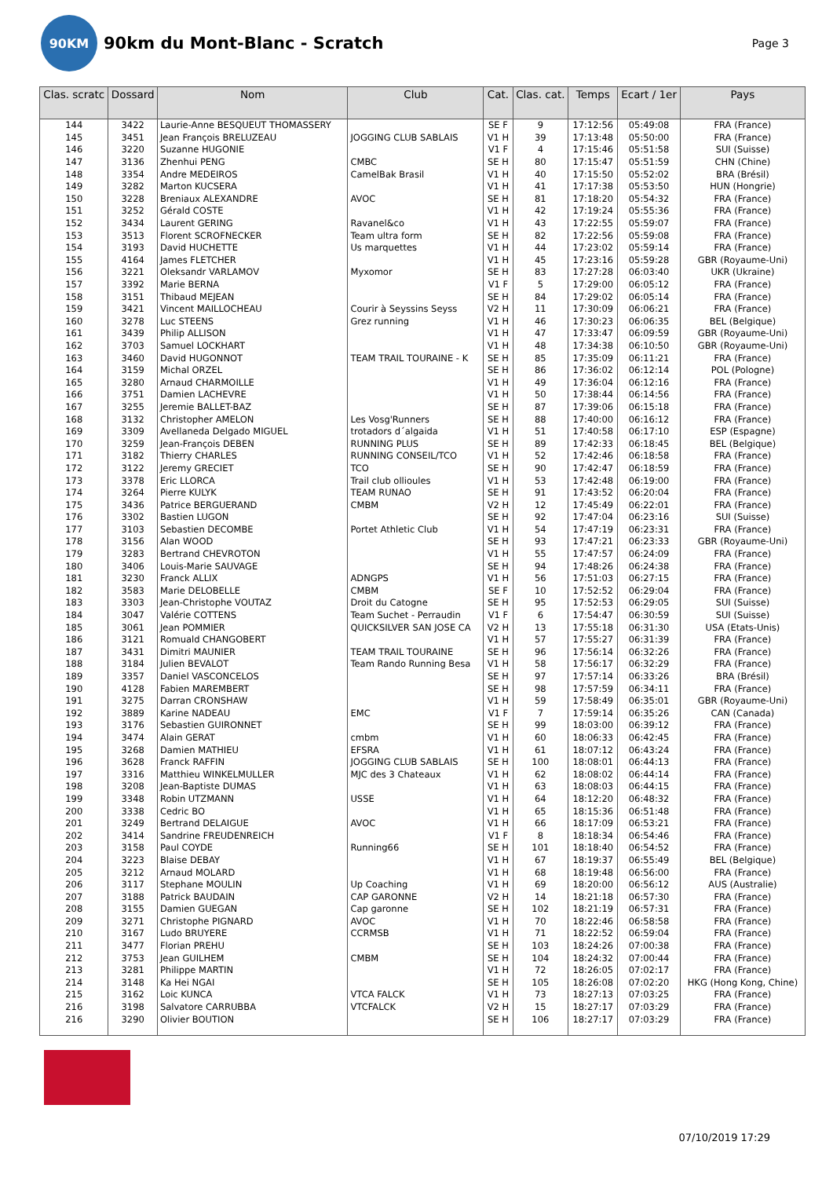90KM
90km du Mont-Blanc - Scratch
Page 3
| Clas. scratc | Dossard | Nom | Club | Cat. | Clas. cat. | Temps | Ecart / 1er | Pays |
| --- | --- | --- | --- | --- | --- | --- | --- | --- |
| 144 | 3422 | Laurie-Anne BESQUEUT THOMASSERY | | SE F | 9 | 17:12:56 | 05:49:08 | FRA (France) |
| 145 | 3451 | Jean François BRELUZEAU | JOGGING CLUB SABLAIS | V1 H | 39 | 17:13:48 | 05:50:00 | FRA (France) |
| 146 | 3220 | Suzanne HUGONIE | | V1 F | 4 | 17:15:46 | 05:51:58 | SUI (Suisse) |
| 147 | 3136 | Zhenhui PENG | CMBC | SE H | 80 | 17:15:47 | 05:51:59 | CHN (Chine) |
| 148 | 3354 | Andre MEDEIROS | CamelBak Brasil | V1 H | 40 | 17:15:50 | 05:52:02 | BRA (Brésil) |
| 149 | 3282 | Marton KUCSERA | | V1 H | 41 | 17:17:38 | 05:53:50 | HUN (Hongrie) |
| 150 | 3228 | Breniaux ALEXANDRE | AVOC | SE H | 81 | 17:18:20 | 05:54:32 | FRA (France) |
| 151 | 3252 | Gérald COSTE | | V1 H | 42 | 17:19:24 | 05:55:36 | FRA (France) |
| 152 | 3434 | Laurent GERING | Ravanel&co | V1 H | 43 | 17:22:55 | 05:59:07 | FRA (France) |
| 153 | 3513 | Florent SCROFNECKER | Team ultra form | SE H | 82 | 17:22:56 | 05:59:08 | FRA (France) |
| 154 | 3193 | David HUCHETTE | Us marquettes | V1 H | 44 | 17:23:02 | 05:59:14 | FRA (France) |
| 155 | 4164 | James FLETCHER | | V1 H | 45 | 17:23:16 | 05:59:28 | GBR (Royaume-Uni) |
| 156 | 3221 | Oleksandr VARLAMOV | Myxomor | SE H | 83 | 17:27:28 | 06:03:40 | UKR (Ukraine) |
| 157 | 3392 | Marie BERNA | | V1 F | 5 | 17:29:00 | 06:05:12 | FRA (France) |
| 158 | 3151 | Thibaud MEJEAN | | SE H | 84 | 17:29:02 | 06:05:14 | FRA (France) |
| 159 | 3421 | Vincent MAILLOCHEAU | Courir à Seyssins Seyss | V2 H | 11 | 17:30:09 | 06:06:21 | FRA (France) |
| 160 | 3278 | Luc STEENS | Grez running | V1 H | 46 | 17:30:23 | 06:06:35 | BEL (Belgique) |
| 161 | 3439 | Philip ALLISON | | V1 H | 47 | 17:33:47 | 06:09:59 | GBR (Royaume-Uni) |
| 162 | 3703 | Samuel LOCKHART | | V1 H | 48 | 17:34:38 | 06:10:50 | GBR (Royaume-Uni) |
| 163 | 3460 | David HUGONNOT | TEAM TRAIL TOURAINE - K | SE H | 85 | 17:35:09 | 06:11:21 | FRA (France) |
| 164 | 3159 | Michal ORZEL | | SE H | 86 | 17:36:02 | 06:12:14 | POL (Pologne) |
| 165 | 3280 | Arnaud CHARMOILLE | | V1 H | 49 | 17:36:04 | 06:12:16 | FRA (France) |
| 166 | 3751 | Damien LACHEVRE | | V1 H | 50 | 17:38:44 | 06:14:56 | FRA (France) |
| 167 | 3255 | Jeremie BALLET-BAZ | | SE H | 87 | 17:39:06 | 06:15:18 | FRA (France) |
| 168 | 3132 | Christopher AMELON | Les Vosg'Runners | SE H | 88 | 17:40:00 | 06:16:12 | FRA (France) |
| 169 | 3309 | Avellaneda Delgado MIGUEL | trotadors d´algaida | V1 H | 51 | 17:40:58 | 06:17:10 | ESP (Espagne) |
| 170 | 3259 | Jean-François DEBEN | RUNNING PLUS | SE H | 89 | 17:42:33 | 06:18:45 | BEL (Belgique) |
| 171 | 3182 | Thierry CHARLES | RUNNING CONSEIL/TCO | V1 H | 52 | 17:42:46 | 06:18:58 | FRA (France) |
| 172 | 3122 | Jeremy GRECIET | TCO | SE H | 90 | 17:42:47 | 06:18:59 | FRA (France) |
| 173 | 3378 | Eric LLORCA | Trail club ollioules | V1 H | 53 | 17:42:48 | 06:19:00 | FRA (France) |
| 174 | 3264 | Pierre KULYK | TEAM RUNAO | SE H | 91 | 17:43:52 | 06:20:04 | FRA (France) |
| 175 | 3436 | Patrice BERGUERAND | CMBM | V2 H | 12 | 17:45:49 | 06:22:01 | FRA (France) |
| 176 | 3302 | Bastien LUGON | | SE H | 92 | 17:47:04 | 06:23:16 | SUI (Suisse) |
| 177 | 3103 | Sebastien DECOMBE | Portet Athletic Club | V1 H | 54 | 17:47:19 | 06:23:31 | FRA (France) |
| 178 | 3156 | Alan WOOD | | SE H | 93 | 17:47:21 | 06:23:33 | GBR (Royaume-Uni) |
| 179 | 3283 | Bertrand CHEVROTON | | V1 H | 55 | 17:47:57 | 06:24:09 | FRA (France) |
| 180 | 3406 | Louis-Marie SAUVAGE | | SE H | 94 | 17:48:26 | 06:24:38 | FRA (France) |
| 181 | 3230 | Franck ALLIX | ADNGPS | V1 H | 56 | 17:51:03 | 06:27:15 | FRA (France) |
| 182 | 3583 | Marie DELOBELLE | CMBM | SE F | 10 | 17:52:52 | 06:29:04 | FRA (France) |
| 183 | 3303 | Jean-Christophe VOUTAZ | Droit du Catogne | SE H | 95 | 17:52:53 | 06:29:05 | SUI (Suisse) |
| 184 | 3047 | Valérie COTTENS | Team Suchet - Perraudin | V1 F | 6 | 17:54:47 | 06:30:59 | SUI (Suisse) |
| 185 | 3061 | Jean POMMIER | QUICKSILVER SAN JOSE CA | V2 H | 13 | 17:55:18 | 06:31:30 | USA (Etats-Unis) |
| 186 | 3121 | Romuald CHANGOBERT | | V1 H | 57 | 17:55:27 | 06:31:39 | FRA (France) |
| 187 | 3431 | Dimitri MAUNIER | TEAM TRAIL TOURAINE | SE H | 96 | 17:56:14 | 06:32:26 | FRA (France) |
| 188 | 3184 | Julien BEVALOT | Team Rando Running Besa | V1 H | 58 | 17:56:17 | 06:32:29 | FRA (France) |
| 189 | 3357 | Daniel VASCONCELOS | | SE H | 97 | 17:57:14 | 06:33:26 | BRA (Brésil) |
| 190 | 4128 | Fabien MAREMBERT | | SE H | 98 | 17:57:59 | 06:34:11 | FRA (France) |
| 191 | 3275 | Darran CRONSHAW | | V1 H | 59 | 17:58:49 | 06:35:01 | GBR (Royaume-Uni) |
| 192 | 3889 | Karine NADEAU | EMC | V1 F | 7 | 17:59:14 | 06:35:26 | CAN (Canada) |
| 193 | 3176 | Sebastien GUIRONNET | | SE H | 99 | 18:03:00 | 06:39:12 | FRA (France) |
| 194 | 3474 | Alain GERAT | cmbm | V1 H | 60 | 18:06:33 | 06:42:45 | FRA (France) |
| 195 | 3268 | Damien MATHIEU | EFSRA | V1 H | 61 | 18:07:12 | 06:43:24 | FRA (France) |
| 196 | 3628 | Franck RAFFIN | JOGGING CLUB SABLAIS | SE H | 100 | 18:08:01 | 06:44:13 | FRA (France) |
| 197 | 3316 | Matthieu WINKELMULLER | MJC des 3 Chateaux | V1 H | 62 | 18:08:02 | 06:44:14 | FRA (France) |
| 198 | 3208 | Jean-Baptiste DUMAS | | V1 H | 63 | 18:08:03 | 06:44:15 | FRA (France) |
| 199 | 3348 | Robin UTZMANN | USSE | V1 H | 64 | 18:12:20 | 06:48:32 | FRA (France) |
| 200 | 3338 | Cedric BO | | V1 H | 65 | 18:15:36 | 06:51:48 | FRA (France) |
| 201 | 3249 | Bertrand DELAIGUE | AVOC | V1 H | 66 | 18:17:09 | 06:53:21 | FRA (France) |
| 202 | 3414 | Sandrine FREUDENREICH | | V1 F | 8 | 18:18:34 | 06:54:46 | FRA (France) |
| 203 | 3158 | Paul COYDE | Running66 | SE H | 101 | 18:18:40 | 06:54:52 | FRA (France) |
| 204 | 3223 | Blaise DEBAY | | V1 H | 67 | 18:19:37 | 06:55:49 | BEL (Belgique) |
| 205 | 3212 | Arnaud MOLARD | | V1 H | 68 | 18:19:48 | 06:56:00 | FRA (France) |
| 206 | 3117 | Stephane MOULIN | Up Coaching | V1 H | 69 | 18:20:00 | 06:56:12 | AUS (Australie) |
| 207 | 3188 | Patrick BAUDAIN | CAP GARONNE | V2 H | 14 | 18:21:18 | 06:57:30 | FRA (France) |
| 208 | 3155 | Damien GUEGAN | Cap garonne | SE H | 102 | 18:21:19 | 06:57:31 | FRA (France) |
| 209 | 3271 | Christophe PIGNARD | AVOC | V1 H | 70 | 18:22:46 | 06:58:58 | FRA (France) |
| 210 | 3167 | Ludo BRUYERE | CCRMSB | V1 H | 71 | 18:22:52 | 06:59:04 | FRA (France) |
| 211 | 3477 | Florian PREHU | | SE H | 103 | 18:24:26 | 07:00:38 | FRA (France) |
| 212 | 3753 | Jean GUILHEM | CMBM | SE H | 104 | 18:24:32 | 07:00:44 | FRA (France) |
| 213 | 3281 | Philippe MARTIN | | V1 H | 72 | 18:26:05 | 07:02:17 | FRA (France) |
| 214 | 3148 | Ka Hei NGAI | | SE H | 105 | 18:26:08 | 07:02:20 | HKG (Hong Kong, Chine) |
| 215 | 3162 | Loic KUNCA | VTCA FALCK | V1 H | 73 | 18:27:13 | 07:03:25 | FRA (France) |
| 216 | 3198 | Salvatore CARRUBBA | VTCFALCK | V2 H | 15 | 18:27:17 | 07:03:29 | FRA (France) |
| 216 | 3290 | Olivier BOUTION | | SE H | 106 | 18:27:17 | 07:03:29 | FRA (France) |
07/10/2019 17:29